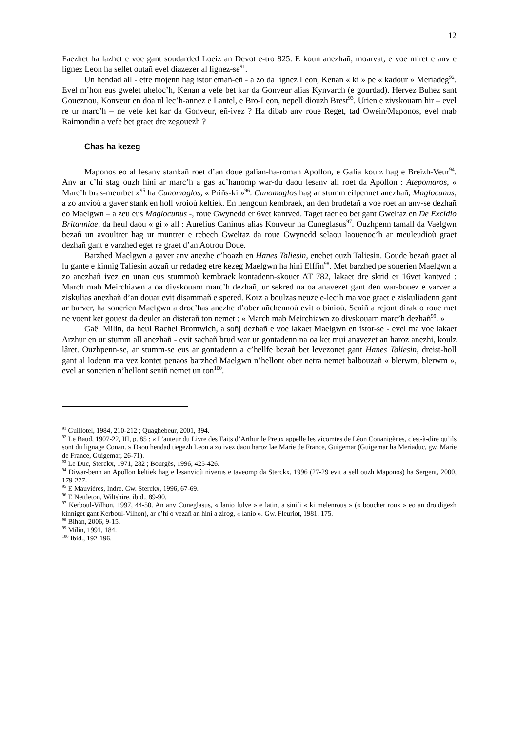12
Faezhet ha lazhet e voe gant soudarded Loeiz an Devot e-tro 825. E koun anezhañ, moarvat, e voe miret e anv e lignez Leon ha sellet outañ evel diazezer al lignez-se<sup>91</sup>.
Un hendad all - etre mojenn hag istor emañ-eñ - a zo da lignez Leon, Kenan « ki » pe « kadour » Meriadeg<sup>92</sup>. Evel m’hon eus gwelet uheloc’h, Kenan a vefe bet kar da Gonveur alias Kynvarch (e gourdad). Hervez Buhez sant Goueznou, Konveur en doa ul lec’h-annez e Lantel, e Bro-Leon, nepell diouzh Brest<sup>93</sup>. Urien e zivskouarn hir – evel re ur marc’h – ne vefe ket kar da Gonveur, eñ-ivez ? Ha dibab anv roue Reget, tad Owein/Maponos, evel mab Raimondin a vefe bet graet dre zegouezh ?
Chas ha kezeg
Maponos eo al lesanv stankañ roet d’an doue galian-ha-roman Apollon, e Galia koulz hag e Breizh-Veur<sup>94</sup>. Anv ar c’hi stag ouzh hini ar marc’h a gas ac’hanomp war-du daou lesanv all roet da Apollon : Atepomaros, « Marc’h bras-meurbet »<sup>95</sup> ha Cunomaglos, « Priñs-ki »<sup>96</sup>. Cunomaglos hag ar stumm eilpennet anezhañ, Maglocunus, a zo anvioù a gaver stank en holl vroioù keltiek. En hengoun kembraek, an den brudetañ a voe roet an anv-se dezhañ eo Maelgwn – a zeu eus Maglocunus -, roue Gwynedd er 6vet kantved. Taget taer eo bet gant Gweltaz en De Excidio Britanniae, da heul daou « gi » all : Aurelius Caninus alias Konveur ha Cuneglasus<sup>97</sup>. Ouzhpenn tamall da Vaelgwn bezañ un avoultrer hag ur muntrer e rebech Gweltaz da roue Gwynedd selaou laouenoc’h ar meuleudioù graet dezhañ gant e varzhed eget re graet d’an Aotrou Doue.
Barzhed Maelgwn a gaver anv anezhe c’hoazh en Hanes Taliesin, enebet ouzh Taliesin. Goude bezañ graet al lu gante e kinnig Taliesin aozañ ur redadeg etre kezeg Maelgwn ha hini Elffin<sup>98</sup>. Met barzhed pe sonerien Maelgwn a zo anezhañ ivez en unan eus stummoù kembraek kontadenn-skouer AT 782, lakaet dre skrid er 16vet kantved : March mab Meirchiawn a oa divskouarn marc’h dezhañ, ur sekred na oa anavezet gant den war-bouez e varver a ziskulias anezhañ d’an douar evit disammañ e spered. Korz a boulzas neuze e-lec’h ma voe graet e ziskuliadenn gant ar barver, ha sonerien Maelgwn a droc’has anezhe d’ober añchennoù evit o binioù. Seniñ a rejont dirak o roue met ne voent ket gouest da deuler an disterañ ton nemet : « March mab Meirchiawn zo divskouarn marc’h dezhañ<sup>99</sup>. »
Gaël Milin, da heul Rachel Bromwich, a soñj dezhañ e voe lakaet Maelgwn en istor-se - evel ma voe lakaet Arzhur en ur stumm all anezhañ - evit sachañ brud war ur gontadenn na oa ket mui anavezet an haroz anezhi, koulz lâret. Ouzhpenn-se, ar stumm-se eus ar gontadenn a c’hellfe bezañ bet levezonet gant Hanes Taliesin, dreist-holl gant al lodenn ma vez kontet penaos barzhed Maelgwn n’hellont ober netra nemet balbouzañ « blerwm, blerwm », evel ar sonerien n’hellont seniñ nemet un ton<sup>100</sup>.
<sup>91</sup> Guillotel, 1984, 210-212 ; Quaghebeur, 2001, 394.
<sup>92</sup> Le Baud, 1907-22, III, p. 85 : « L’auteur du Livre des Faits d’Arthur le Preux appelle les vicomtes de Léon Conanigènes, c'est-à-dire qu’ils sont du lignage Conan. » Daou hendad tiegezh Leon a zo ivez daou haroz lae Marie de France, Guigemar (Guigemar ha Meriaduc, gw. Marie de France, Guigemar, 26-71).
<sup>93</sup> Le Duc, Sterckx, 1971, 282 ; Bourgès, 1996, 425-426.
<sup>94</sup> Diwar-benn an Apollon keltiek hag e lesanvioù niverus e taveomp da Sterckx, 1996 (27-29 evit a sell ouzh Maponos) ha Sergent, 2000, 179-277.
<sup>95</sup> E Mauvières, Indre. Gw. Sterckx, 1996, 67-69.
<sup>96</sup> E Nettleton, Wiltshire, ibid., 89-90.
<sup>97</sup> Kerboul-Vilhon, 1997, 44-50. An anv Cuneglasus, « lanio fulve » e latin, a sinifi « ki melenrous » (« boucher roux » eo an droidigezh kinniget gant Kerboul-Vilhon), ar c’hi o vezañ an hini a zirog, « lanio ». Gw. Fleuriot, 1981, 175.
<sup>98</sup> Bihan, 2006, 9-15.
<sup>99</sup> Milin, 1991, 184.
<sup>100</sup> Ibid., 192-196.